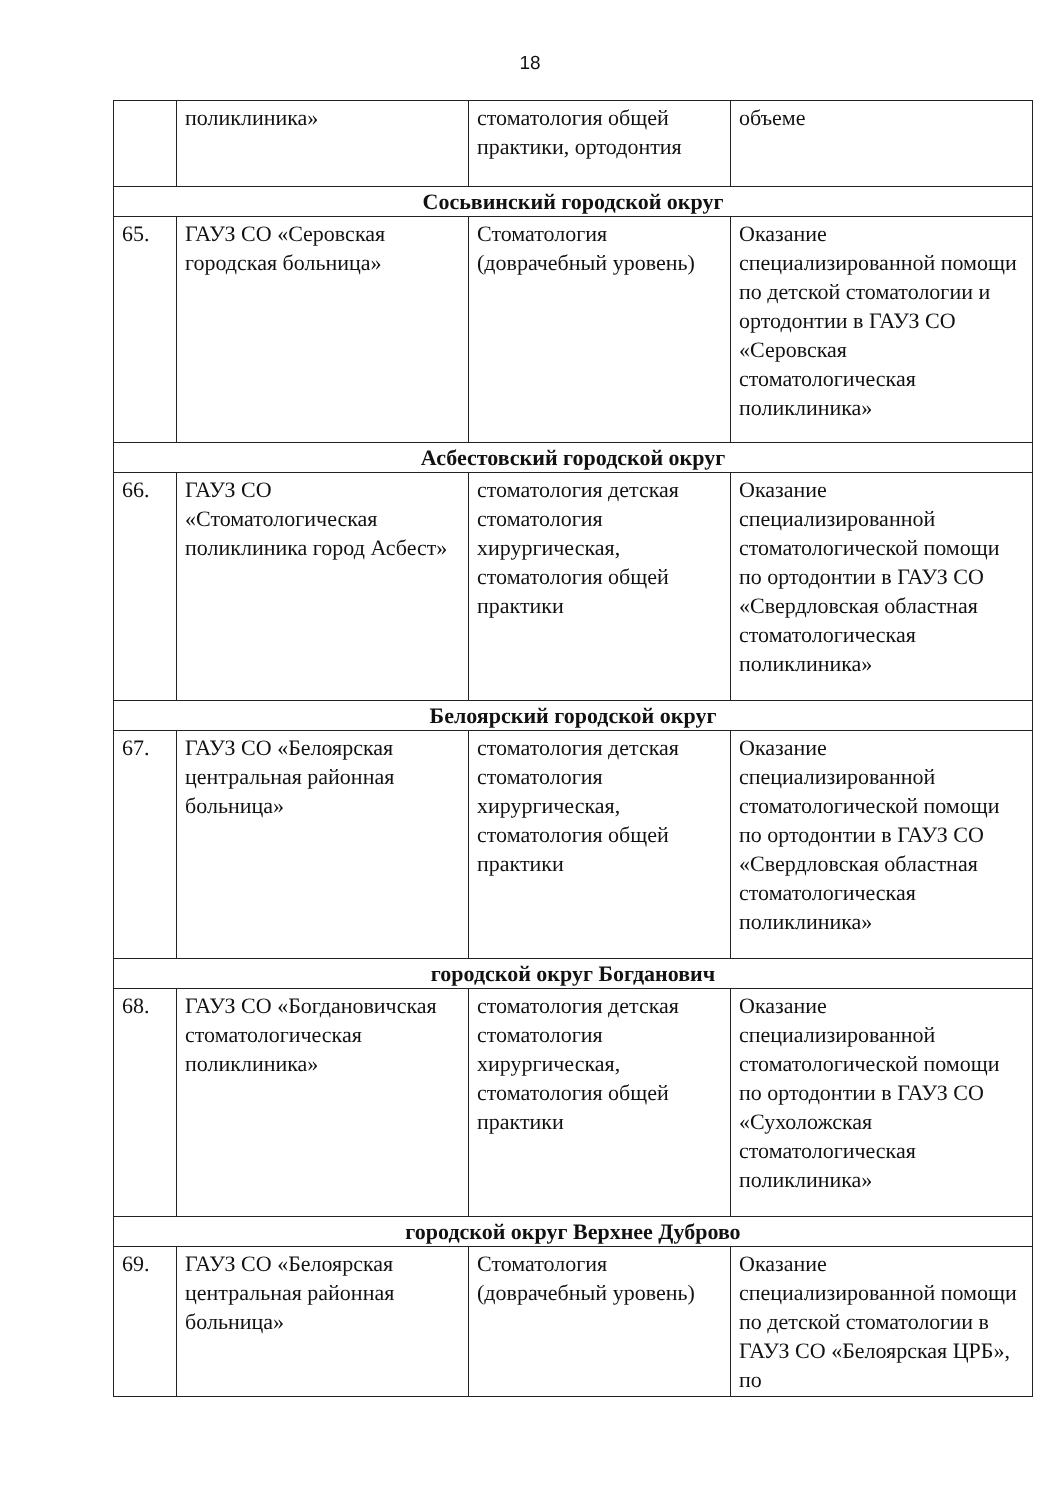18
| | поликлиника» | стоматология общей практики, ортодонтия | объеме |
| Сосьвинский городской округ | | | |
| 65. | ГАУЗ СО «Серовская городская больница» | Стоматология (доврачебный уровень) | Оказание специализированной помощи по детской стоматологии и ортодонтии в ГАУЗ СО «Серовская стоматологическая поликлиника» |
| Асбестовский городской округ | | | |
| 66. | ГАУЗ СО «Стоматологическая поликлиника город Асбест» | стоматология детская стоматология хирургическая, стоматология общей практики | Оказание специализированной стоматологической помощи по ортодонтии в ГАУЗ СО «Свердловская областная стоматологическая поликлиника» |
| Белоярский городской округ | | | |
| 67. | ГАУЗ СО «Белоярская центральная районная больница» | стоматология детская стоматология хирургическая, стоматология общей практики | Оказание специализированной стоматологической помощи по ортодонтии в ГАУЗ СО «Свердловская областная стоматологическая поликлиника» |
| городской округ Богданович | | | |
| 68. | ГАУЗ СО «Богдановичская стоматологическая поликлиника» | стоматология детская стоматология хирургическая, стоматология общей практики | Оказание специализированной стоматологической помощи по ортодонтии в ГАУЗ СО «Сухоложская стоматологическая поликлиника» |
| городской округ Верхнее Дуброво | | | |
| 69. | ГАУЗ СО «Белоярская центральная районная больница» | Стоматология (доврачебный уровень) | Оказание специализированной помощи по детской стоматологии в ГАУЗ СО «Белоярская ЦРБ», по |